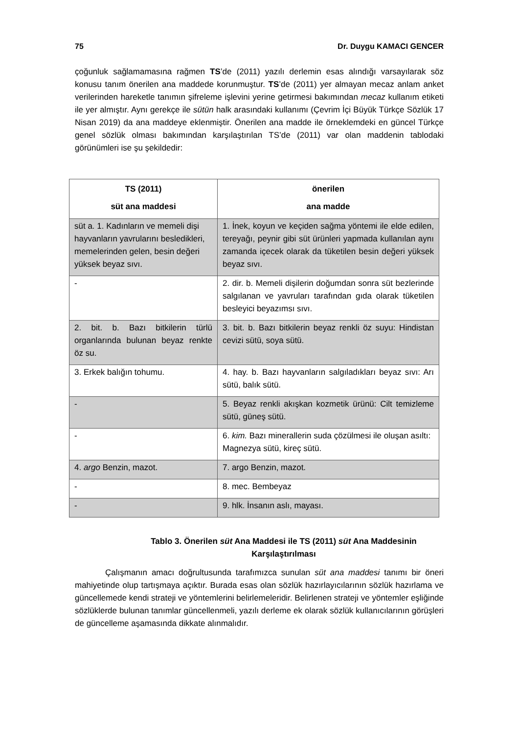75 Dr. Duygu KAMACI GENCER
çoğunluk sağlamamasına rağmen TS’de (2011) yazılı derlemin esas alındığı varsayılarak söz konusu tanım önerilen ana maddede korunmuştur. TS’de (2011) yer almayan mecaz anlam anket verilerinden hareketle tanımın şifreleme işlevini yerine getirmesi bakımından mecaz kullanım etiketi ile yer almıştır. Aynı gerekçe ile sütün halk arasındaki kullanımı (Çevrim İçi Büyük Türkçe Sözlük 17 Nisan 2019) da ana maddeye eklenmiştir. Önerilen ana madde ile örneklemdeki en güncel Türkçe genel sözlük olması bakımından karşılaştırılan TS’de (2011) var olan maddenin tablodaki görünümleri ise şu şekildedir:
| TS (2011) süt ana maddesi | önerilen ana madde |
| --- | --- |
| süt a. 1. Kadınların ve memeli dişi hayvanların yavrularını besledikleri, memelerinden gelen, besin değeri yüksek beyaz sıvı. | 1. İnek, koyun ve keçiden sağma yöntemi ile elde edilen, tereyağı, peynir gibi süt ürünleri yapmada kullanılan aynı zamanda içecek olarak da tüketilen besin değeri yüksek beyaz sıvı. |
| - | 2. dir. b. Memeli dişilerin doğumdan sonra süt bezlerinde salgılanan ve yavruları tarafından gıda olarak tüketilen besleyici beyazımsı sıvı. |
| 2. bit. b. Bazı bitkilerin türlü organlarında bulunan beyaz renkte öz su. | 3. bit. b. Bazı bitkilerin beyaz renkli öz suyu: Hindistan cevizi sütü, soya sütü. |
| 3. Erkek balığın tohumu. | 4. hay. b. Bazı hayvanların salgıladıkları beyaz sıvı: Arı sütü, balık sütü. |
| - | 5. Beyaz renkli akışkan kozmetik ürünü: Cilt temizleme sütü, güneş sütü. |
| - | 6. kim. Bazı minerallerin suda çözülmesi ile oluşan asıltı: Magnezya sütü, kireç sütü. |
| 4. argo Benzin, mazot. | 7. argo Benzin, mazot. |
| - | 8. mec. Bembeyaz |
| - | 9. hlk. İnsanın aslı, mayası. |
Tablo 3. Önerilen süt Ana Maddesi ile TS (2011) süt Ana Maddesinin Karşılaştırılması
Çalışmanın amacı doğrultusunda tarafımızca sunulan süt ana maddesi tanımı bir öneri mahiyetinde olup tartışmaya açıktır. Burada esas olan sözlük hazırlayıcılarının sözlük hazırlama ve güncellemede kendi strateji ve yöntemlerini belirlemeleridir. Belirlenen strateji ve yöntemler eşliğinde sözlüklerde bulunan tanımlar güncellenmeli, yazılı derleme ek olarak sözlük kullanıcılarının görüşleri de güncelleme aşamasında dikkate alınmalıdır.